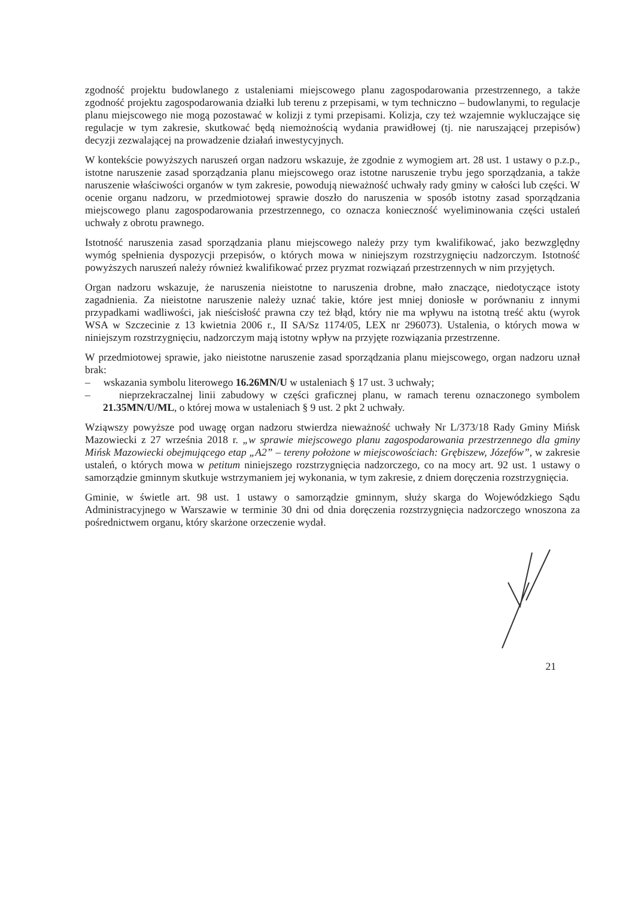zgodność projektu budowlanego z ustaleniami miejscowego planu zagospodarowania przestrzennego, a także zgodność projektu zagospodarowania działki lub terenu z przepisami, w tym techniczno – budowlanymi, to regulacje planu miejscowego nie mogą pozostawać w kolizji z tymi przepisami. Kolizja, czy też wzajemnie wykluczające się regulacje w tym zakresie, skutkować będą niemożnością wydania prawidłowej (tj. nie naruszającej przepisów) decyzji zezwalającej na prowadzenie działań inwestycyjnych.
W kontekście powyższych naruszeń organ nadzoru wskazuje, że zgodnie z wymogiem art. 28 ust. 1 ustawy o p.z.p., istotne naruszenie zasad sporządzania planu miejscowego oraz istotne naruszenie trybu jego sporządzania, a także naruszenie właściwości organów w tym zakresie, powodują nieważność uchwały rady gminy w całości lub części. W ocenie organu nadzoru, w przedmiotowej sprawie doszło do naruszenia w sposób istotny zasad sporządzania miejscowego planu zagospodarowania przestrzennego, co oznacza konieczność wyeliminowania części ustaleń uchwały z obrotu prawnego.
Istotność naruszenia zasad sporządzania planu miejscowego należy przy tym kwalifikować, jako bezwzględny wymóg spełnienia dyspozycji przepisów, o których mowa w niniejszym rozstrzygnięciu nadzorczym. Istotność powyższych naruszeń należy również kwalifikować przez pryzmat rozwiązań przestrzennych w nim przyjętych.
Organ nadzoru wskazuje, że naruszenia nieistotne to naruszenia drobne, mało znaczące, niedotyczące istoty zagadnienia. Za nieistotne naruszenie należy uznać takie, które jest mniej doniosłe w porównaniu z innymi przypadkami wadliwości, jak nieścisłość prawna czy też błąd, który nie ma wpływu na istotną treść aktu (wyrok WSA w Szczecinie z 13 kwietnia 2006 r., II SA/Sz 1174/05, LEX nr 296073). Ustalenia, o których mowa w niniejszym rozstrzygnięciu, nadzorczym mają istotny wpływ na przyjęte rozwiązania przestrzenne.
W przedmiotowej sprawie, jako nieistotne naruszenie zasad sporządzania planu miejscowego, organ nadzoru uznał brak:
– wskazania symbolu literowego 16.26MN/U w ustaleniach § 17 ust. 3 uchwały;
– nieprzekraczalnej linii zabudowy w części graficznej planu, w ramach terenu oznaczonego symbolem 21.35MN/U/ML, o której mowa w ustaleniach § 9 ust. 2 pkt 2 uchwały.
Wziąwszy powyższe pod uwagę organ nadzoru stwierdza nieważność uchwały Nr L/373/18 Rady Gminy Mińsk Mazowiecki z 27 września 2018 r. „w sprawie miejscowego planu zagospodarowania przestrzennego dla gminy Mińsk Mazowiecki obejmującego etap „A2” – tereny położone w miejscowościach: Grębiszew, Józefów”, w zakresie ustaleń, o których mowa w petitum niniejszego rozstrzygnięcia nadzorczego, co na mocy art. 92 ust. 1 ustawy o samorządzie gminnym skutkuje wstrzymaniem jej wykonania, w tym zakresie, z dniem doręczenia rozstrzygnięcia.
Gminie, w świetle art. 98 ust. 1 ustawy o samorządzie gminnym, służy skarga do Wojewódzkiego Sądu Administracyjnego w Warszawie w terminie 30 dni od dnia doręczenia rozstrzygnięcia nadzorczego wnoszona za pośrednictwem organu, który skarżone orzeczenie wydał.
21